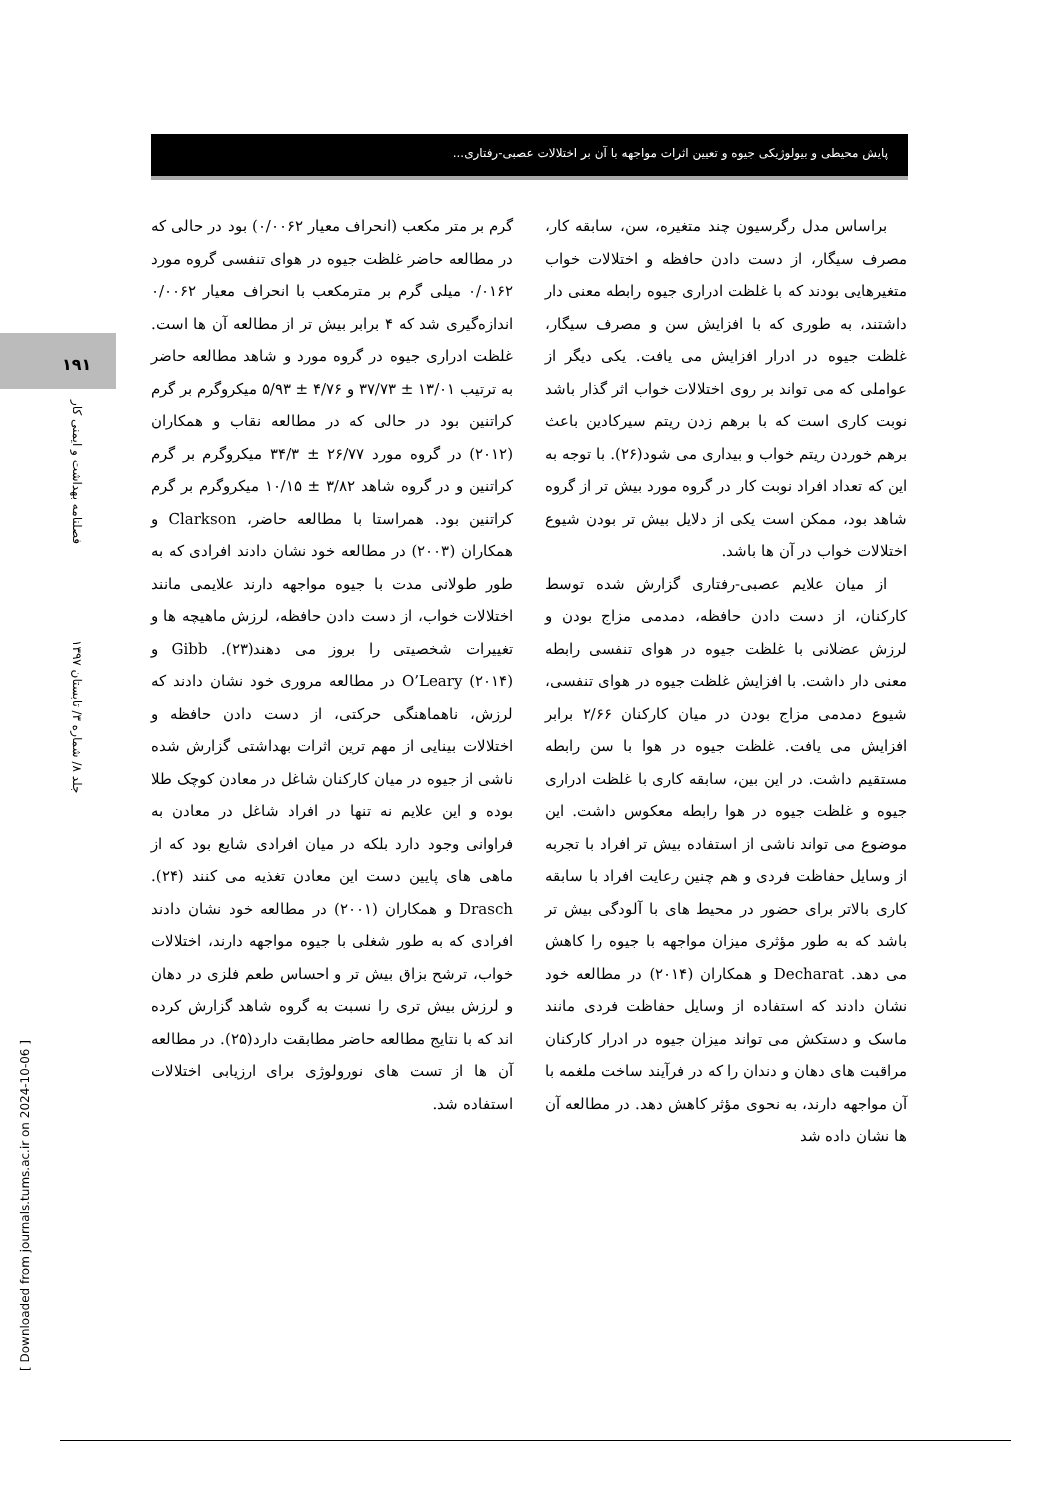پایش محیطی و بیولوژیکی جیوه و تعیین اثرات مواجهه با آن بر اختلالات عصبی-رفتاری...
۱۹۱
فصلنامه بهداشت و ایمنی کار
جلد ۸/ شماره ۳/ تابستان ۱۳۹۷
[ Downloaded from journals.tums.ac.ir on 2024-10-06 ]
گرم بر متر مکعب (انحراف معیار ۰/۰۰۶۲) بود در حالی که در مطالعه حاضر غلظت جیوه در هوای تنفسی گروه مورد ۰/۰۱۶۲ میلی گرم بر مترمکعب با انحراف معیار ۰/۰۰۶۲ اندازه‌گیری شد که ۴ برابر بیش تر از مطالعه آن ها است. غلظت ادراری جیوه در گروه مورد و شاهد مطالعه حاضر به ترتیب ۱۳/۰۱ ± ۳۷/۷۳ و ۴/۷۶ ± ۵/۹۳ میکروگرم بر گرم کراتنین بود در حالی که در مطالعه نقاب و همکاران (۲۰۱۲) در گروه مورد ۲۶/۷۷ ± ۳۴/۳ میکروگرم بر گرم کراتنین و در گروه شاهد ۳/۸۲ ± ۱۰/۱۵ میکروگرم بر گرم کراتنین بود. همراستا با مطالعه حاضر، Clarkson و همکاران (۲۰۰۳) در مطالعه خود نشان دادند افرادی که به طور طولانی مدت با جیوه مواجهه دارند علایمی مانند اختلالات خواب، از دست دادن حافظه، لرزش ماهیچه ها و تغییرات شخصیتی را بروز می دهند(۲۳). Gibb و O’Leary (۲۰۱۴) در مطالعه مروری خود نشان دادند که لرزش، ناهماهنگی حرکتی، از دست دادن حافظه و اختلالات بینایی از مهم ترین اثرات بهداشتی گزارش شده ناشی از جیوه در میان کارکنان شاغل در معادن کوچک طلا بوده و این علایم نه تنها در افراد شاغل در معادن به فراوانی وجود دارد بلکه در میان افرادی شایع بود که از ماهی های پایین دست این معادن تغذیه می کنند (۲۴). Drasch و همکاران (۲۰۰۱) در مطالعه خود نشان دادند افرادی که به طور شغلی با جیوه مواجهه دارند، اختلالات خواب، ترشح بزاق بیش تر و احساس طعم فلزی در دهان و لرزش بیش تری را نسبت به گروه شاهد گزارش کرده اند که با نتایج مطالعه حاضر مطابقت دارد(۲۵). در مطالعه آن ها از تست های نورولوژی برای ارزیابی اختلالات استفاده شد.
براساس مدل رگرسیون چند متغیره، سن، سابقه کار، مصرف سیگار، از دست دادن حافظه و اختلالات خواب متغیرهایی بودند که با غلظت ادراری جیوه رابطه معنی دار داشتند، به طوری که با افزایش سن و مصرف سیگار، غلظت جیوه در ادرار افزایش می یافت. یکی دیگر از عواملی که می تواند بر روی اختلالات خواب اثر گذار باشد نوبت کاری است که با برهم زدن ریتم سیرکادین باعث برهم خوردن ریتم خواب و بیداری می شود(۲۶). با توجه به این که تعداد افراد نوبت کار در گروه مورد بیش تر از گروه شاهد بود، ممکن است یکی از دلایل بیش تر بودن شیوع اختلالات خواب در آن ها باشد.
از میان علایم عصبی-رفتاری گزارش شده توسط کارکنان، از دست دادن حافظه، دمدمی مزاج بودن و لرزش عضلانی با غلظت جیوه در هوای تنفسی رابطه معنی دار داشت. با افزایش غلظت جیوه در هوای تنفسی، شیوع دمدمی مزاج بودن در میان کارکنان ۲/۶۶ برابر افزایش می یافت. غلظت جیوه در هوا با سن رابطه مستقیم داشت. در این بین، سابقه کاری با غلظت ادراری جیوه و غلظت جیوه در هوا رابطه معکوس داشت. این موضوع می تواند ناشی از استفاده بیش تر افراد با تجربه از وسایل حفاظت فردی و هم چنین رعایت افراد با سابقه کاری بالاتر برای حضور در محیط های با آلودگی بیش تر باشد که به طور مؤثری میزان مواجهه با جیوه را کاهش می دهد. Decharat و همکاران (۲۰۱۴) در مطالعه خود نشان دادند که استفاده از وسایل حفاظت فردی مانند ماسک و دستکش می تواند میزان جیوه در ادرار کارکنان مراقبت های دهان و دندان را که در فرآیند ساخت ملغمه با آن مواجهه دارند، به نحوی مؤثر کاهش دهد. در مطالعه آن ها نشان داده شد